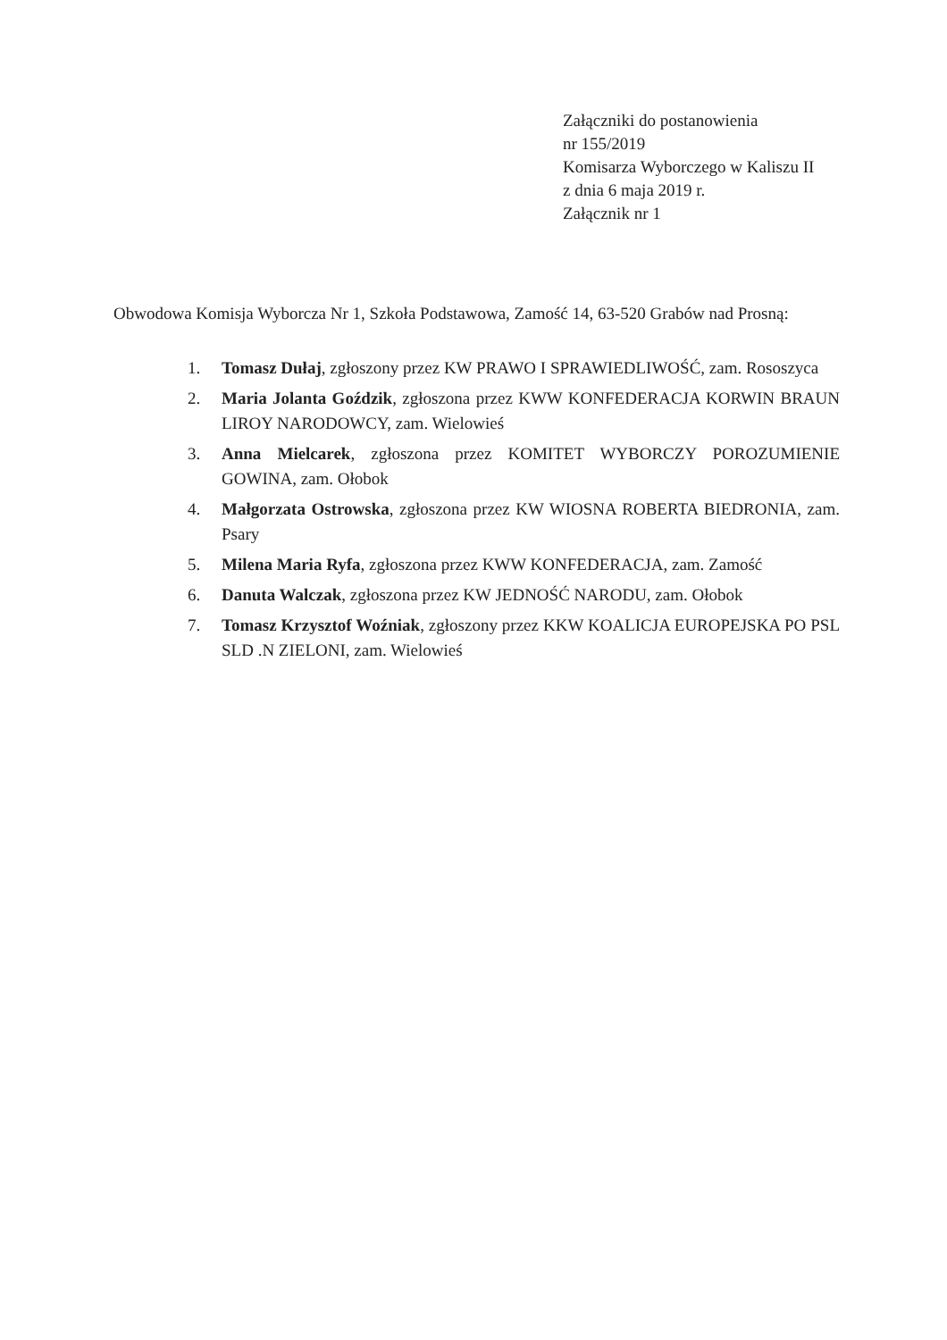Załączniki do postanowienia
nr 155/2019
Komisarza Wyborczego w Kaliszu II
z dnia 6 maja 2019 r.
Załącznik nr 1
Obwodowa Komisja Wyborcza Nr 1, Szkoła Podstawowa, Zamość 14, 63-520 Grabów nad Prosną:
1. Tomasz Dułaj, zgłoszony przez KW PRAWO I SPRAWIEDLIWOŚĆ, zam. Rososzyca
2. Maria Jolanta Goździk, zgłoszona przez KWW KONFEDERACJA KORWIN BRAUN LIROY NARODOWCY, zam. Wielowieś
3. Anna Mielcarek, zgłoszona przez KOMITET WYBORCZY POROZUMIENIE GOWINA, zam. Ołobok
4. Małgorzata Ostrowska, zgłoszona przez KW WIOSNA ROBERTA BIEDRONIA, zam. Psary
5. Milena Maria Ryfa, zgłoszona przez KWW KONFEDERACJA, zam. Zamość
6. Danuta Walczak, zgłoszona przez KW JEDNOŚĆ NARODU, zam. Ołobok
7. Tomasz Krzysztof Woźniak, zgłoszony przez KKW KOALICJA EUROPEJSKA PO PSL SLD .N ZIELONI, zam. Wielowieś